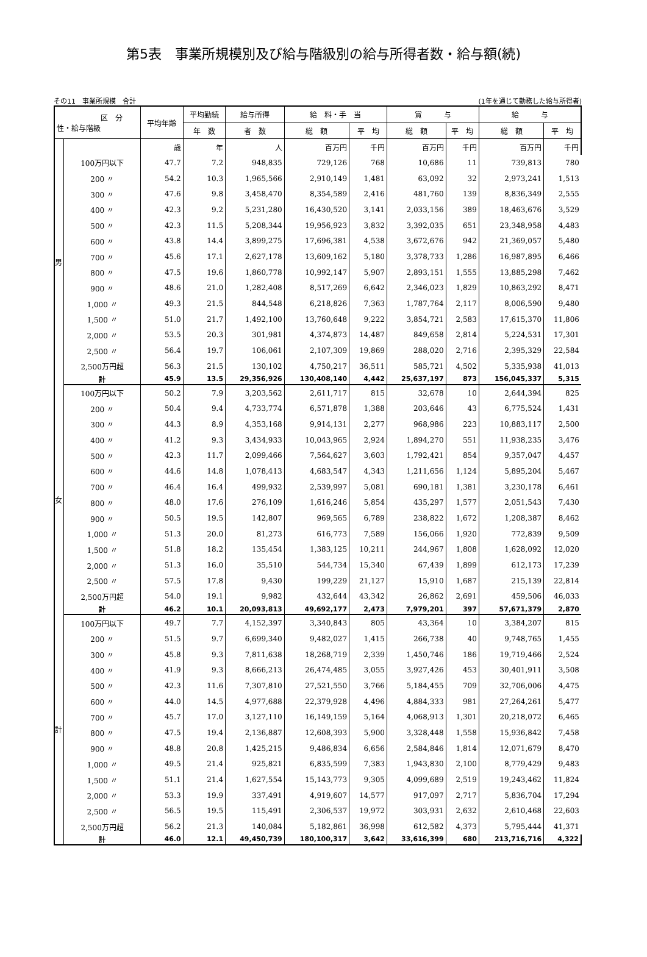第5表　事業所規模別及び給与階級別の給与所得者数・給与額(続)
その11　事業所規模　合計 (1年を通じて勤務した給与所得者)
| 区 分 性・給与階級 | | 平均年齢 | 平均勤続 | 給与所得 | 給 料・手 当 | | 賞 与 | | 給 与 | |
| --- | --- | --- | --- | --- | --- | --- | --- | --- | --- | --- |
| | | | 年 数 | 者 数 | 総 額 | 平 均 | 総 額 | 平 均 | 総 額 | 平 均 |
| 男 | | 歳 | 年 | 人 | 百万円 | 千円 | 百万円 | 千円 | 百万円 | 千円 |
| | 100万円以下 | 47.7 | 7.2 | 948,835 | 729,126 | 768 | 10,686 | 11 | 739,813 | 780 |
| | 200 〃 | 54.2 | 10.3 | 1,965,566 | 2,910,149 | 1,481 | 63,092 | 32 | 2,973,241 | 1,513 |
| | 300 〃 | 47.6 | 9.8 | 3,458,470 | 8,354,589 | 2,416 | 481,760 | 139 | 8,836,349 | 2,555 |
| | 400 〃 | 42.3 | 9.2 | 5,231,280 | 16,430,520 | 3,141 | 2,033,156 | 389 | 18,463,676 | 3,529 |
| | 500 〃 | 42.3 | 11.5 | 5,208,344 | 19,956,923 | 3,832 | 3,392,035 | 651 | 23,348,958 | 4,483 |
| | 600 〃 | 43.8 | 14.4 | 3,899,275 | 17,696,381 | 4,538 | 3,672,676 | 942 | 21,369,057 | 5,480 |
| | 700 〃 | 45.6 | 17.1 | 2,627,178 | 13,609,162 | 5,180 | 3,378,733 | 1,286 | 16,987,895 | 6,466 |
| | 800 〃 | 47.5 | 19.6 | 1,860,778 | 10,992,147 | 5,907 | 2,893,151 | 1,555 | 13,885,298 | 7,462 |
| | 900 〃 | 48.6 | 21.0 | 1,282,408 | 8,517,269 | 6,642 | 2,346,023 | 1,829 | 10,863,292 | 8,471 |
| | 1,000 〃 | 49.3 | 21.5 | 844,548 | 6,218,826 | 7,363 | 1,787,764 | 2,117 | 8,006,590 | 9,480 |
| | 1,500 〃 | 51.0 | 21.7 | 1,492,100 | 13,760,648 | 9,222 | 3,854,721 | 2,583 | 17,615,370 | 11,806 |
| | 2,000 〃 | 53.5 | 20.3 | 301,981 | 4,374,873 | 14,487 | 849,658 | 2,814 | 5,224,531 | 17,301 |
| | 2,500 〃 | 56.4 | 19.7 | 106,061 | 2,107,309 | 19,869 | 288,020 | 2,716 | 2,395,329 | 22,584 |
| | 2,500万円超 | 56.3 | 21.5 | 130,102 | 4,750,217 | 36,511 | 585,721 | 4,502 | 5,335,938 | 41,013 |
| | 計 | 45.9 | 13.5 | 29,356,926 | 130,408,140 | 4,442 | 25,637,197 | 873 | 156,045,337 | 5,315 |
| 女 | 100万円以下 | 50.2 | 7.9 | 3,203,562 | 2,611,717 | 815 | 32,678 | 10 | 2,644,394 | 825 |
| | 200 〃 | 50.4 | 9.4 | 4,733,774 | 6,571,878 | 1,388 | 203,646 | 43 | 6,775,524 | 1,431 |
| | 300 〃 | 44.3 | 8.9 | 4,353,168 | 9,914,131 | 2,277 | 968,986 | 223 | 10,883,117 | 2,500 |
| | 400 〃 | 41.2 | 9.3 | 3,434,933 | 10,043,965 | 2,924 | 1,894,270 | 551 | 11,938,235 | 3,476 |
| | 500 〃 | 42.3 | 11.7 | 2,099,466 | 7,564,627 | 3,603 | 1,792,421 | 854 | 9,357,047 | 4,457 |
| | 600 〃 | 44.6 | 14.8 | 1,078,413 | 4,683,547 | 4,343 | 1,211,656 | 1,124 | 5,895,204 | 5,467 |
| | 700 〃 | 46.4 | 16.4 | 499,932 | 2,539,997 | 5,081 | 690,181 | 1,381 | 3,230,178 | 6,461 |
| | 800 〃 | 48.0 | 17.6 | 276,109 | 1,616,246 | 5,854 | 435,297 | 1,577 | 2,051,543 | 7,430 |
| | 900 〃 | 50.5 | 19.5 | 142,807 | 969,565 | 6,789 | 238,822 | 1,672 | 1,208,387 | 8,462 |
| | 1,000 〃 | 51.3 | 20.0 | 81,273 | 616,773 | 7,589 | 156,066 | 1,920 | 772,839 | 9,509 |
| | 1,500 〃 | 51.8 | 18.2 | 135,454 | 1,383,125 | 10,211 | 244,967 | 1,808 | 1,628,092 | 12,020 |
| | 2,000 〃 | 51.3 | 16.0 | 35,510 | 544,734 | 15,340 | 67,439 | 1,899 | 612,173 | 17,239 |
| | 2,500 〃 | 57.5 | 17.8 | 9,430 | 199,229 | 21,127 | 15,910 | 1,687 | 215,139 | 22,814 |
| | 2,500万円超 | 54.0 | 19.1 | 9,982 | 432,644 | 43,342 | 26,862 | 2,691 | 459,506 | 46,033 |
| | 計 | 46.2 | 10.1 | 20,093,813 | 49,692,177 | 2,473 | 7,979,201 | 397 | 57,671,379 | 2,870 |
| 計 | 100万円以下 | 49.7 | 7.7 | 4,152,397 | 3,340,843 | 805 | 43,364 | 10 | 3,384,207 | 815 |
| | 200 〃 | 51.5 | 9.7 | 6,699,340 | 9,482,027 | 1,415 | 266,738 | 40 | 9,748,765 | 1,455 |
| | 300 〃 | 45.8 | 9.3 | 7,811,638 | 18,268,719 | 2,339 | 1,450,746 | 186 | 19,719,466 | 2,524 |
| | 400 〃 | 41.9 | 9.3 | 8,666,213 | 26,474,485 | 3,055 | 3,927,426 | 453 | 30,401,911 | 3,508 |
| | 500 〃 | 42.3 | 11.6 | 7,307,810 | 27,521,550 | 3,766 | 5,184,455 | 709 | 32,706,006 | 4,475 |
| | 600 〃 | 44.0 | 14.5 | 4,977,688 | 22,379,928 | 4,496 | 4,884,333 | 981 | 27,264,261 | 5,477 |
| | 700 〃 | 45.7 | 17.0 | 3,127,110 | 16,149,159 | 5,164 | 4,068,913 | 1,301 | 20,218,072 | 6,465 |
| | 800 〃 | 47.5 | 19.4 | 2,136,887 | 12,608,393 | 5,900 | 3,328,448 | 1,558 | 15,936,842 | 7,458 |
| | 900 〃 | 48.8 | 20.8 | 1,425,215 | 9,486,834 | 6,656 | 2,584,846 | 1,814 | 12,071,679 | 8,470 |
| | 1,000 〃 | 49.5 | 21.4 | 925,821 | 6,835,599 | 7,383 | 1,943,830 | 2,100 | 8,779,429 | 9,483 |
| | 1,500 〃 | 51.1 | 21.4 | 1,627,554 | 15,143,773 | 9,305 | 4,099,689 | 2,519 | 19,243,462 | 11,824 |
| | 2,000 〃 | 53.3 | 19.9 | 337,491 | 4,919,607 | 14,577 | 917,097 | 2,717 | 5,836,704 | 17,294 |
| | 2,500 〃 | 56.5 | 19.5 | 115,491 | 2,306,537 | 19,972 | 303,931 | 2,632 | 2,610,468 | 22,603 |
| | 2,500万円超 | 56.2 | 21.3 | 140,084 | 5,182,861 | 36,998 | 612,582 | 4,373 | 5,795,444 | 41,371 |
| | 計 | 46.0 | 12.1 | 49,450,739 | 180,100,317 | 3,642 | 33,616,399 | 680 | 213,716,716 | 4,322 |